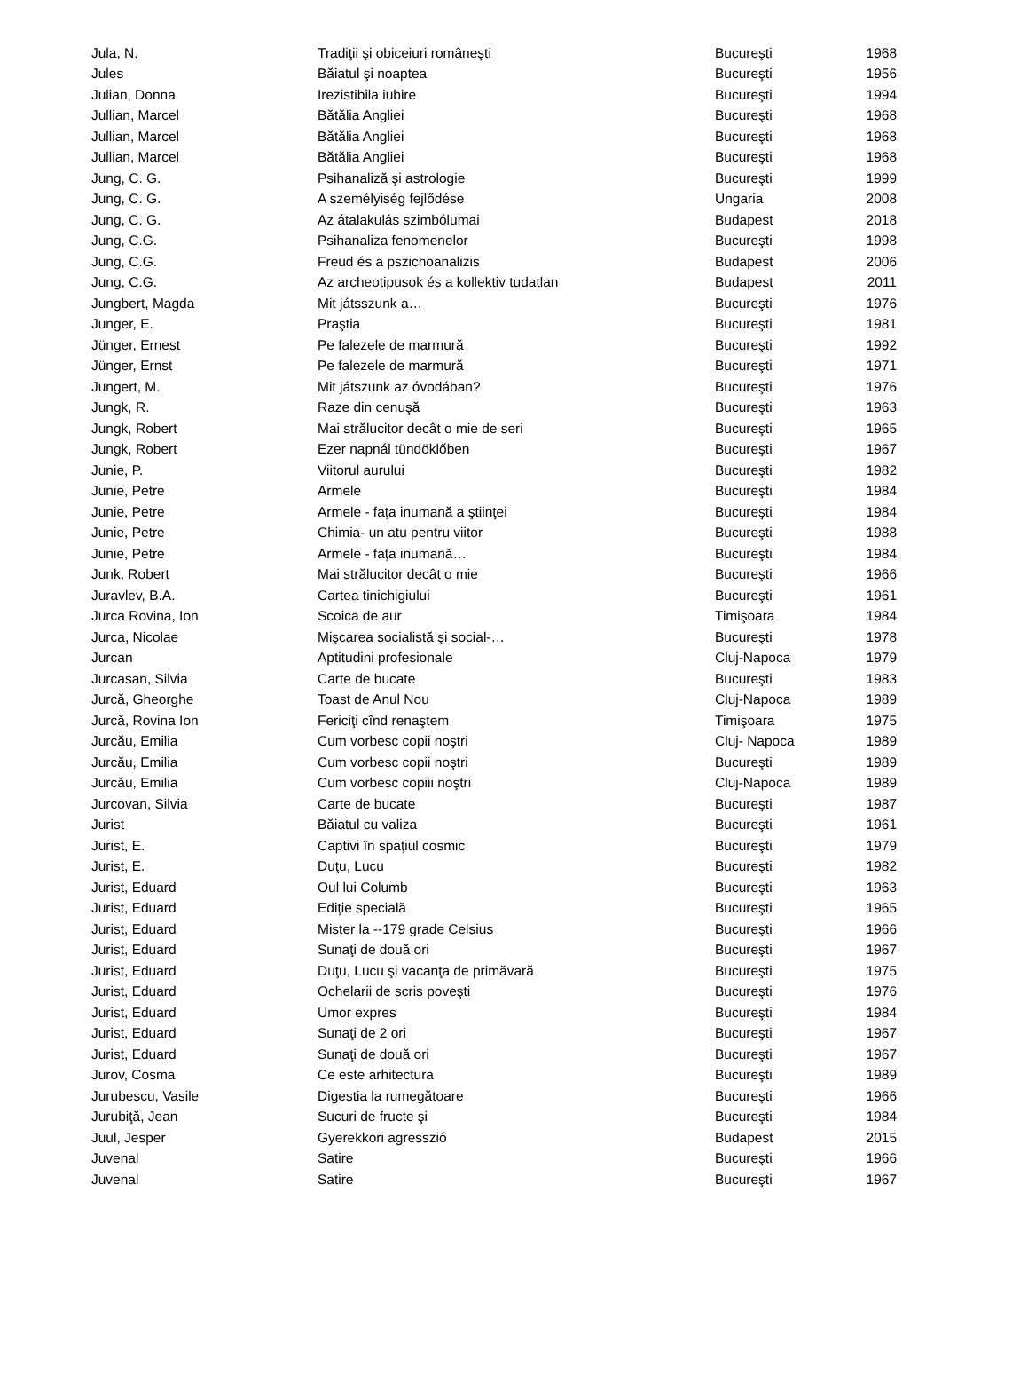| Jula, N. | Tradiţii şi obiceiuri româneşti | Bucureşti | 1968 |
| Jules | Băiatul şi noaptea | Bucureşti | 1956 |
| Julian, Donna | Irezistibila iubire | Bucureşti | 1994 |
| Jullian, Marcel | Bătălia Angliei | Bucureşti | 1968 |
| Jullian, Marcel | Bătălia Angliei | Bucureşti | 1968 |
| Jullian, Marcel | Bătălia Angliei | Bucureşti | 1968 |
| Jung, C. G. | Psihanaliză şi astrologie | Bucureşti | 1999 |
| Jung, C. G. | A személyiség fejlődése | Ungaria | 2008 |
| Jung, C. G. | Az átalakulás szimbólumai | Budapest | 2018 |
| Jung, C.G. | Psihanaliza fenomenelor | Bucureşti | 1998 |
| Jung, C.G. | Freud és a pszichoanalizis | Budapest | 2006 |
| Jung, C.G. | Az archeotipusok és a kollektiv tudatlan | Budapest | 2011 |
| Jungbert, Magda | Mit játsszunk a… | Bucureşti | 1976 |
| Junger, E. | Praştia | Bucureşti | 1981 |
| Jünger, Ernest | Pe falezele de marmură | Bucureşti | 1992 |
| Jünger, Ernst | Pe falezele de marmură | Bucureşti | 1971 |
| Jungert, M. | Mit játszunk az óvodában? | Bucureşti | 1976 |
| Jungk, R. | Raze din cenuşă | Bucureşti | 1963 |
| Jungk, Robert | Mai strălucitor decât o mie de seri | Bucureşti | 1965 |
| Jungk, Robert | Ezer napnál tündöklőben | Bucureşti | 1967 |
| Junie, P. | Viitorul aurului | Bucureşti | 1982 |
| Junie, Petre | Armele | Bucureşti | 1984 |
| Junie, Petre | Armele - faţa inumană a ştiinţei | Bucureşti | 1984 |
| Junie, Petre | Chimia- un atu pentru viitor | Bucureşti | 1988 |
| Junie, Petre | Armele - faţa inumană… | Bucureşti | 1984 |
| Junk, Robert | Mai strălucitor decât o mie | Bucureşti | 1966 |
| Juravlev, B.A. | Cartea tinichigiului | Bucureşti | 1961 |
| Jurca Rovina, Ion | Scoica de aur | Timişoara | 1984 |
| Jurca, Nicolae | Mişcarea socialistă şi social-… | Bucureşti | 1978 |
| Jurcan | Aptitudini profesionale | Cluj-Napoca | 1979 |
| Jurcasan, Silvia | Carte de bucate | Bucureşti | 1983 |
| Jurcă, Gheorghe | Toast de Anul Nou | Cluj-Napoca | 1989 |
| Jurcă, Rovina Ion | Fericiţi cînd renaştem | Timişoara | 1975 |
| Jurcău, Emilia | Cum vorbesc copii noştri | Cluj- Napoca | 1989 |
| Jurcău, Emilia | Cum vorbesc copii noştri | Bucureşti | 1989 |
| Jurcău, Emilia | Cum vorbesc copiii noştri | Cluj-Napoca | 1989 |
| Jurcovan, Silvia | Carte de bucate | Bucureşti | 1987 |
| Jurist | Băiatul cu valiza | Bucureşti | 1961 |
| Jurist, E. | Captivi în spaţiul cosmic | Bucureşti | 1979 |
| Jurist, E. | Duţu, Lucu | Bucureşti | 1982 |
| Jurist, Eduard | Oul lui Columb | Bucureşti | 1963 |
| Jurist, Eduard | Ediţie specială | Bucureşti | 1965 |
| Jurist, Eduard | Mister la --179 grade Celsius | Bucureşti | 1966 |
| Jurist, Eduard | Sunaţi de două ori | Bucureşti | 1967 |
| Jurist, Eduard | Duţu, Lucu şi vacanţa de primăvară | Bucureşti | 1975 |
| Jurist, Eduard | Ochelarii de scris poveşti | Bucureşti | 1976 |
| Jurist, Eduard | Umor expres | Bucureşti | 1984 |
| Jurist, Eduard | Sunaţi de 2 ori | Bucureşti | 1967 |
| Jurist, Eduard | Sunaţi de două ori | Bucureşti | 1967 |
| Jurov, Cosma | Ce este arhitectura | Bucureşti | 1989 |
| Jurubescu, Vasile | Digestia la rumegătoare | Bucureşti | 1966 |
| Jurubiţă, Jean | Sucuri de fructe şi | Bucureşti | 1984 |
| Juul, Jesper | Gyerekkori agresszió | Budapest | 2015 |
| Juvenal | Satire | Bucureşti | 1966 |
| Juvenal | Satire | Bucureşti | 1967 |